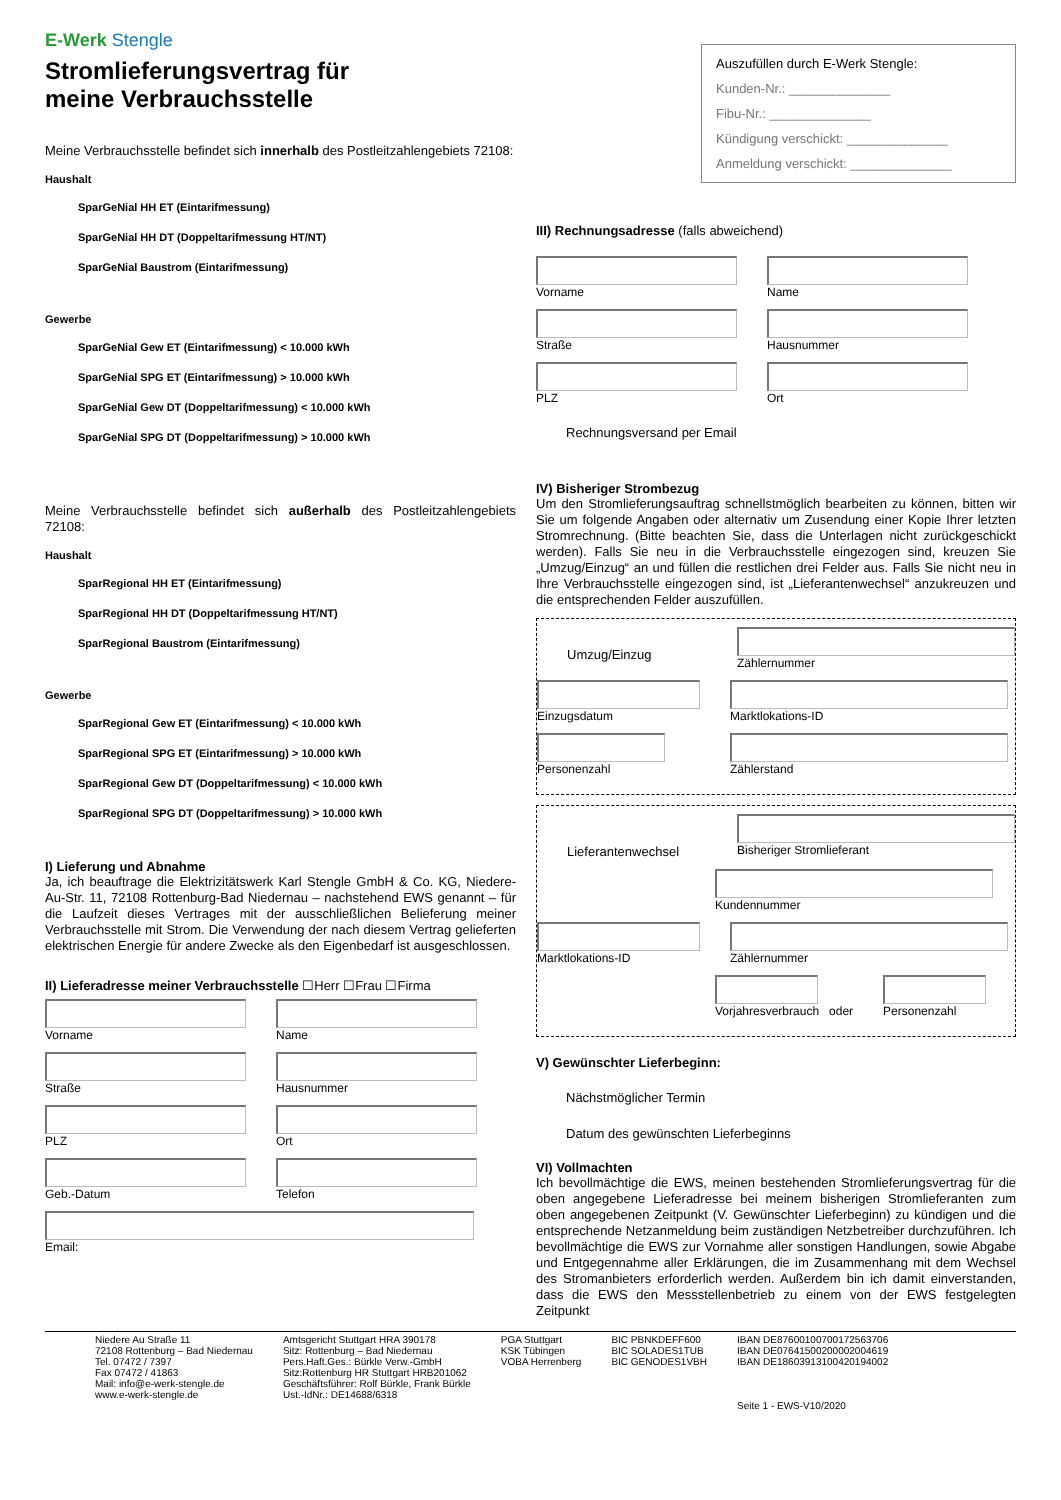E-Werk Stengle
Stromlieferungsvertrag für
meine Verbrauchsstelle
Meine Verbrauchsstelle befindet sich innerhalb des Postleitzahlengebiets 72108:
Haushalt
SparGeNial HH ET (Eintarifmessung)
SparGeNial HH DT (Doppeltarifmessung HT/NT)
SparGeNial Baustrom (Eintarifmessung)
Gewerbe
SparGeNial Gew ET (Eintarifmessung) < 10.000 kWh
SparGeNial SPG ET (Eintarifmessung) > 10.000 kWh
SparGeNial Gew DT (Doppeltarifmessung) < 10.000 kWh
SparGeNial SPG DT (Doppeltarifmessung) > 10.000 kWh
Meine Verbrauchsstelle befindet sich außerhalb des Postleitzahlengebiets 72108:
Haushalt
SparRegional HH ET (Eintarifmessung)
SparRegional HH DT (Doppeltarifmessung HT/NT)
SparRegional Baustrom (Eintarifmessung)
Gewerbe
SparRegional Gew ET (Eintarifmessung) < 10.000 kWh
SparRegional SPG ET (Eintarifmessung) > 10.000 kWh
SparRegional Gew DT (Doppeltarifmessung) < 10.000 kWh
SparRegional SPG DT (Doppeltarifmessung) > 10.000 kWh
I) Lieferung und Abnahme
Ja, ich beauftrage die Elektrizitätswerk Karl Stengle GmbH & Co. KG, Niedere-Au-Str. 11, 72108 Rottenburg-Bad Niedernau – nachstehend EWS genannt – für die Laufzeit dieses Vertrages mit der ausschließlichen Belieferung meiner Verbrauchsstelle mit Strom. Die Verwendung der nach diesem Vertrag gelieferten elektrischen Energie für andere Zwecke als den Eigenbedarf ist ausgeschlossen.
II) Lieferadresse meiner Verbrauchsstelle ☐Herr ☐Frau ☐Firma
Vorname Name
Straße Hausnummer
PLZ Ort
Geb.-Datum Telefon
Email:
Auszufüllen durch E-Werk Stengle:
Kunden-Nr.: ______________
Fibu-Nr.: ______________
Kündigung verschickt: ______________
Anmeldung verschickt: ______________
III) Rechnungsadresse (falls abweichend)
Vorname Name
Straße Hausnummer
PLZ Ort
Rechnungsversand per Email
IV) Bisheriger Strombezug
Um den Stromlieferungsauftrag schnellstmöglich bearbeiten zu können, bitten wir Sie um folgende Angaben oder alternativ um Zusendung einer Kopie Ihrer letzten Stromrechnung. (Bitte beachten Sie, dass die Unterlagen nicht zurückgeschickt werden). Falls Sie neu in die Verbrauchsstelle eingezogen sind, kreuzen Sie „Umzug/Einzug“ an und füllen die restlichen drei Felder aus. Falls Sie nicht neu in Ihre Verbrauchsstelle eingezogen sind, ist „Lieferantenwechsel“ anzukreuzen und die entsprechenden Felder auszufüllen.
Umzug/Einzug
Zählernummer
Einzugsdatum Marktlokations-ID
Personenzahl Zählerstand
Lieferantenwechsel
Bisheriger Stromlieferant
Kundennummer
Marktlokations-ID Zählernummer
Vorjahresverbrauch oder Personenzahl
V) Gewünschter Lieferbeginn:
Nächstmöglicher Termin
Datum des gewünschten Lieferbeginns
VI) Vollmachten
Ich bevollmächtige die EWS, meinen bestehenden Stromlieferungsvertrag für die oben angegebene Lieferadresse bei meinem bisherigen Stromlieferanten zum oben angegebenen Zeitpunkt (V. Gewünschter Lieferbeginn) zu kündigen und die entsprechende Netzanmeldung beim zuständigen Netzbetreiber durchzuführen. Ich bevollmächtige die EWS zur Vornahme aller sonstigen Handlungen, sowie Abgabe und Entgegennahme aller Erklärungen, die im Zusammenhang mit dem Wechsel des Stromanbieters erforderlich werden. Außerdem bin ich damit einverstanden, dass die EWS den Messstellenbetrieb zu einem von der EWS festgelegten Zeitpunkt
Niedere Au Straße 11
72108 Rottenburg – Bad Niedernau
Tel. 07472 / 7397
Fax 07472 / 41863
Mail: info@e-werk-stengle.de
www.e-werk-stengle.de
Amtsgericht Stuttgart HRA 390178
Sitz: Rottenburg – Bad Niedernau
Pers.Haft.Ges.: Bürkle Verw.-GmbH
Sitz:Rottenburg HR Stuttgart HRB201062
Geschäftsführer: Rolf Bürkle, Frank Bürkle
Ust.-IdNr.: DE14688/6318
PGA Stuttgart
KSK Tübingen
VOBA Herrenberg
BIC PBNKDEFF600
BIC SOLADES1TUB
BIC GENODES1VBH
IBAN DE87600100700172563706
IBAN DE07641500200002004619
IBAN DE18603913100420194002
Seite 1 - EWS-V10/2020